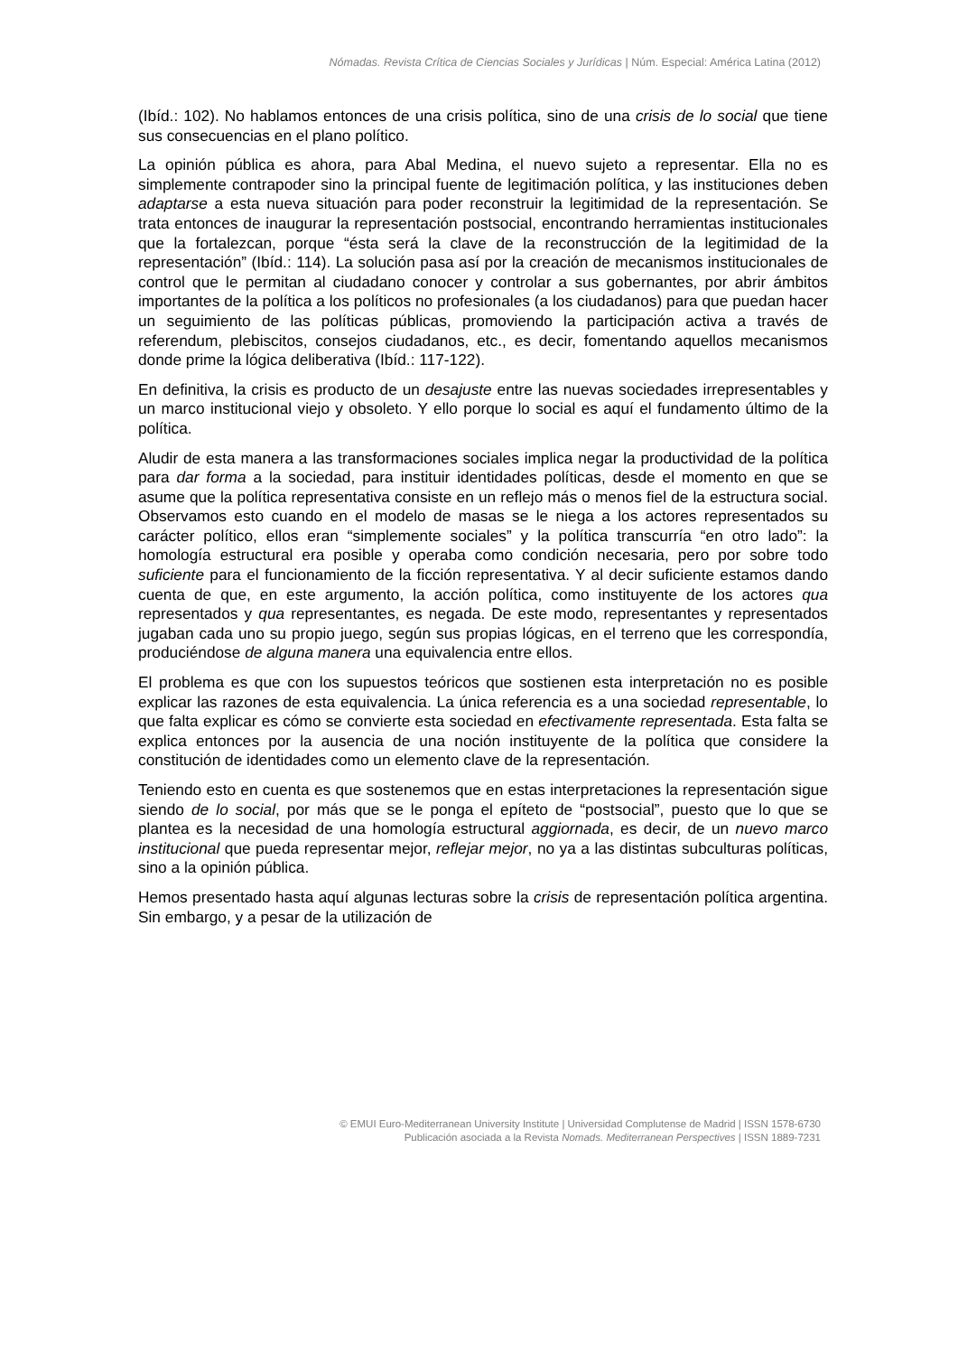Nómadas. Revista Crítica de Ciencias Sociales y Jurídicas | Núm. Especial: América Latina (2012)
(Ibíd.: 102). No hablamos entonces de una crisis política, sino de una crisis de lo social que tiene sus consecuencias en el plano político.
La opinión pública es ahora, para Abal Medina, el nuevo sujeto a representar. Ella no es simplemente contrapoder sino la principal fuente de legitimación política, y las instituciones deben adaptarse a esta nueva situación para poder reconstruir la legitimidad de la representación. Se trata entonces de inaugurar la representación postsocial, encontrando herramientas institucionales que la fortalezcan, porque “ésta será la clave de la reconstrucción de la legitimidad de la representación” (Ibíd.: 114). La solución pasa así por la creación de mecanismos institucionales de control que le permitan al ciudadano conocer y controlar a sus gobernantes, por abrir ámbitos importantes de la política a los políticos no profesionales (a los ciudadanos) para que puedan hacer un seguimiento de las políticas públicas, promoviendo la participación activa a través de referendum, plebiscitos, consejos ciudadanos, etc., es decir, fomentando aquellos mecanismos donde prime la lógica deliberativa (Ibíd.: 117-122).
En definitiva, la crisis es producto de un desajuste entre las nuevas sociedades irrepresentables y un marco institucional viejo y obsoleto. Y ello porque lo social es aquí el fundamento último de la política.
Aludir de esta manera a las transformaciones sociales implica negar la productividad de la política para dar forma a la sociedad, para instituir identidades políticas, desde el momento en que se asume que la política representativa consiste en un reflejo más o menos fiel de la estructura social. Observamos esto cuando en el modelo de masas se le niega a los actores representados su carácter político, ellos eran “simplemente sociales” y la política transcurría “en otro lado”: la homología estructural era posible y operaba como condición necesaria, pero por sobre todo suficiente para el funcionamiento de la ficción representativa. Y al decir suficiente estamos dando cuenta de que, en este argumento, la acción política, como instituyente de los actores qua representados y qua representantes, es negada. De este modo, representantes y representados jugaban cada uno su propio juego, según sus propias lógicas, en el terreno que les correspondía, produciéndose de alguna manera una equivalencia entre ellos.
El problema es que con los supuestos teóricos que sostienen esta interpretación no es posible explicar las razones de esta equivalencia. La única referencia es a una sociedad representable, lo que falta explicar es cómo se convierte esta sociedad en efectivamente representada. Esta falta se explica entonces por la ausencia de una noción instituyente de la política que considere la constitución de identidades como un elemento clave de la representación.
Teniendo esto en cuenta es que sostenemos que en estas interpretaciones la representación sigue siendo de lo social, por más que se le ponga el epíteto de “postsocial”, puesto que lo que se plantea es la necesidad de una homología estructural aggiornada, es decir, de un nuevo marco institucional que pueda representar mejor, reflejar mejor, no ya a las distintas subculturas políticas, sino a la opinión pública.
Hemos presentado hasta aquí algunas lecturas sobre la crisis de representación política argentina. Sin embargo, y a pesar de la utilización de
© EMUI Euro-Mediterranean University Institute | Universidad Complutense de Madrid | ISSN 1578-6730
Publicación asociada a la Revista Nomads. Mediterranean Perspectives | ISSN 1889-7231